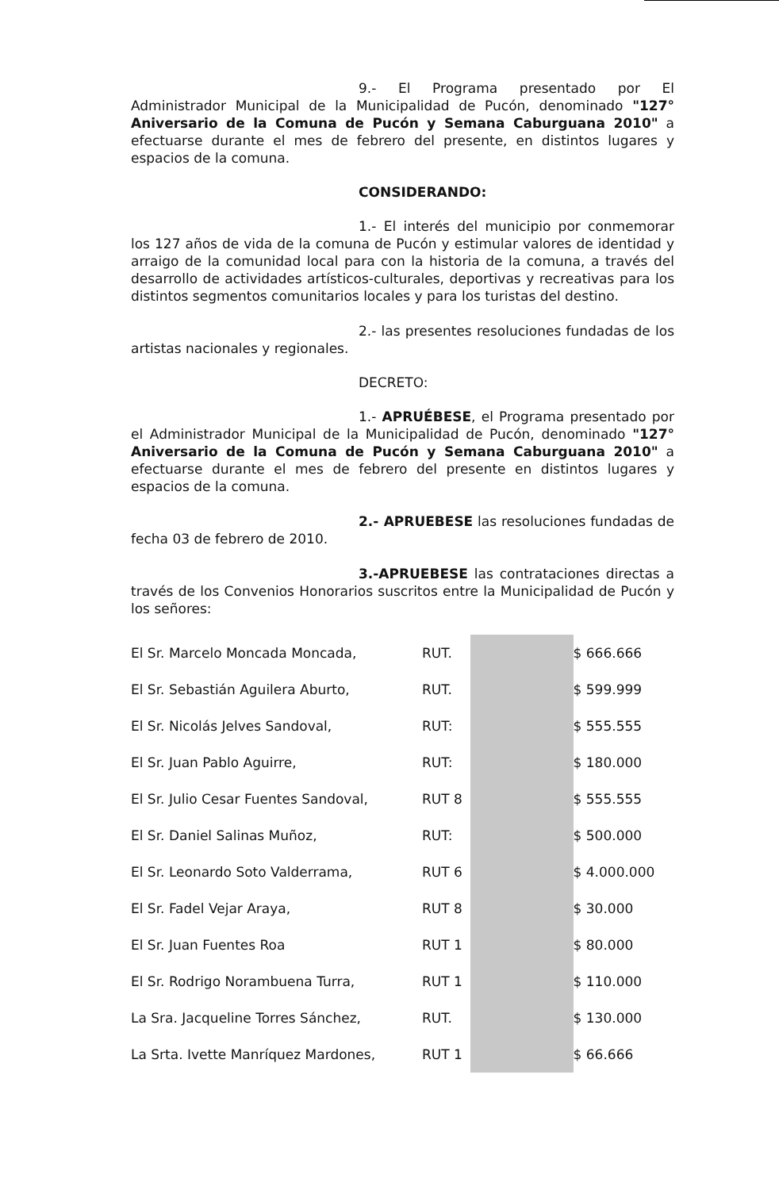9.- El Programa presentado por El Administrador Municipal de la Municipalidad de Pucón, denominado "127° Aniversario de la Comuna de Pucón y Semana Caburguana 2010" a efectuarse durante el mes de febrero del presente, en distintos lugares y espacios de la comuna.
CONSIDERANDO:
1.- El interés del municipio por conmemorar los 127 años de vida de la comuna de Pucón y estimular valores de identidad y arraigo de la comunidad local para con la historia de la comuna, a través del desarrollo de actividades artísticos-culturales, deportivas y recreativas para los distintos segmentos comunitarios locales y para los turistas del destino.
2.- las presentes resoluciones fundadas de los artistas nacionales y regionales.
DECRETO:
1.- APRUÉBESE, el Programa presentado por el Administrador Municipal de la Municipalidad de Pucón, denominado "127° Aniversario de la Comuna de Pucón y Semana Caburguana 2010" a efectuarse durante el mes de febrero del presente en distintos lugares y espacios de la comuna.
2.- APRUEBESE las resoluciones fundadas de fecha 03 de febrero de 2010.
3.-APRUEBESE las contrataciones directas a través de los Convenios Honorarios suscritos entre la Municipalidad de Pucón y los señores:
| El Sr. Marcelo Moncada Moncada, | RUT. | | $ 666.666 |
| El Sr. Sebastián Aguilera Aburto, | RUT. | | $ 599.999 |
| El Sr. Nicolás Jelves Sandoval, | RUT: | | $ 555.555 |
| El Sr. Juan Pablo Aguirre, | RUT: | | $ 180.000 |
| El Sr. Julio Cesar Fuentes Sandoval, | RUT 8 | | $ 555.555 |
| El Sr. Daniel Salinas Muñoz, | RUT: | | $ 500.000 |
| El Sr. Leonardo Soto Valderrama, | RUT 6 | | $ 4.000.000 |
| El Sr. Fadel Vejar Araya, | RUT 8 | | $ 30.000 |
| El Sr. Juan Fuentes Roa | RUT 1 | | $ 80.000 |
| El Sr. Rodrigo Norambuena Turra, | RUT 1 | | $ 110.000 |
| La Sra. Jacqueline Torres Sánchez, | RUT. | | $ 130.000 |
| La Srta. Ivette Manríquez Mardones, | RUT 1 | | $ 66.666 |